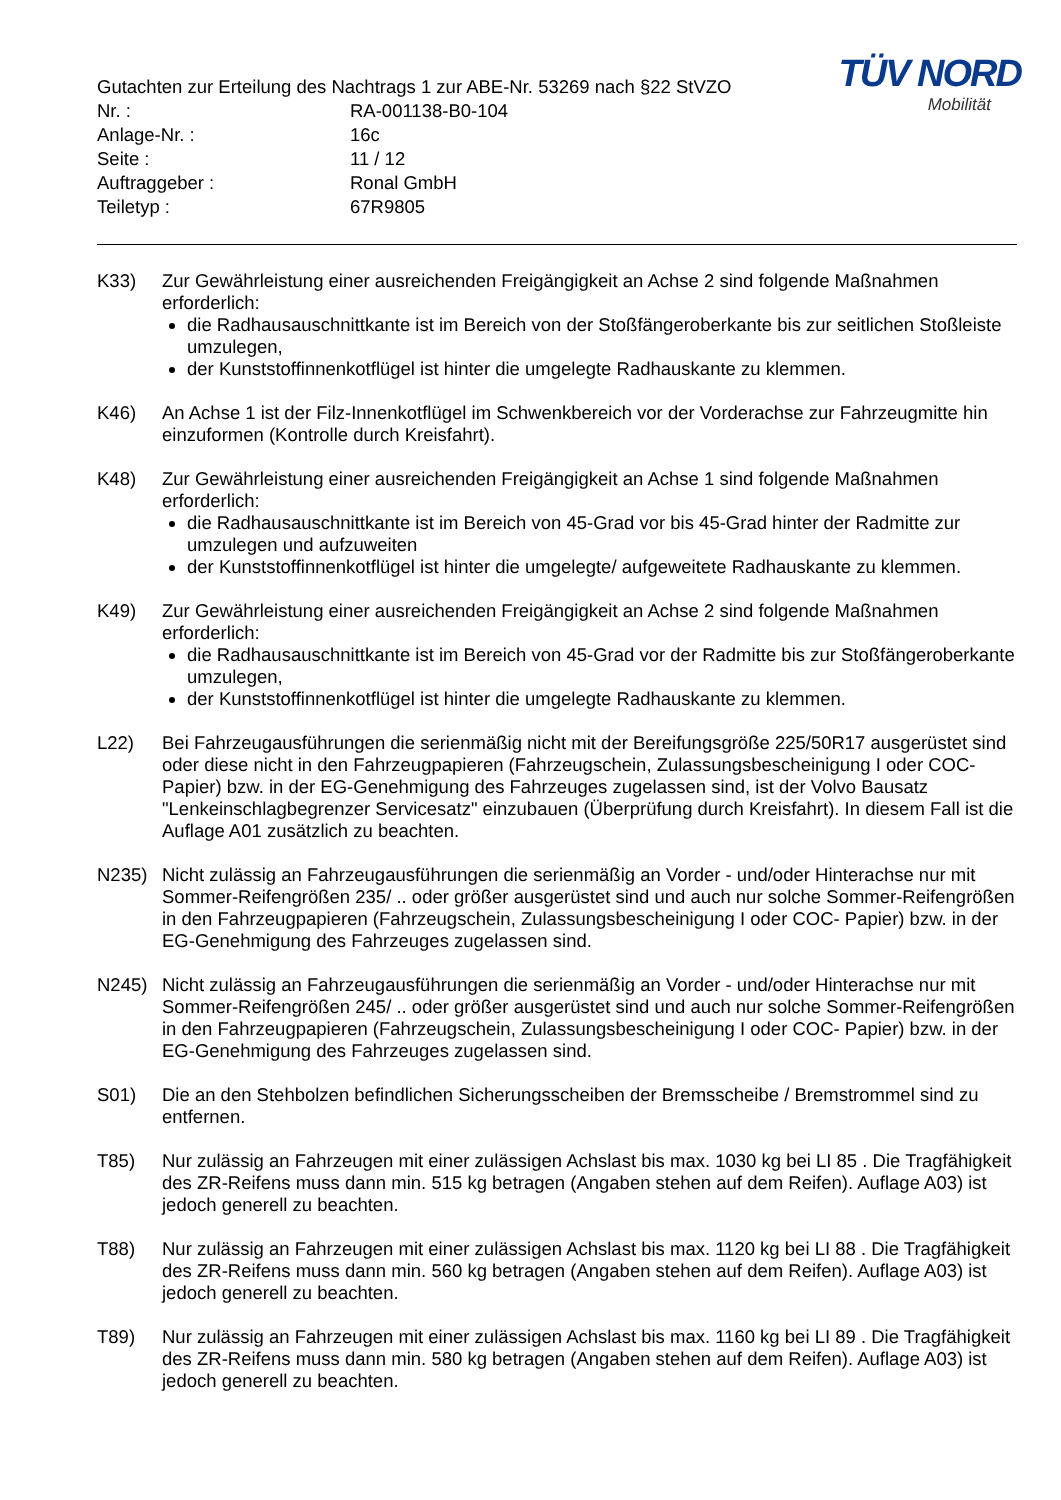TÜV NORD
Mobilität
Gutachten zur Erteilung des Nachtrags 1 zur ABE-Nr. 53269 nach §22 StVZO
Nr. : RA-001138-B0-104
Anlage-Nr. : 16c
Seite : 11 / 12
Auftraggeber : Ronal GmbH
Teiletyp : 67R9805
K33) Zur Gewährleistung einer ausreichenden Freigängigkeit an Achse 2 sind folgende Maßnahmen erforderlich:
die Radhausauschnittkante ist im Bereich von der Stoßfängeroberkante bis zur seitlichen Stoßleiste umzulegen,
der Kunststoffinnenkotflügel ist hinter die umgelegte Radhauskante zu klemmen.
K46) An Achse 1 ist der Filz-Innenkotflügel im Schwenkbereich vor der Vorderachse zur Fahrzeugmitte hin einzuformen (Kontrolle durch Kreisfahrt).
K48) Zur Gewährleistung einer ausreichenden Freigängigkeit an Achse 1 sind folgende Maßnahmen erforderlich:
die Radhausauschnittkante ist im Bereich von 45-Grad vor bis 45-Grad hinter der Radmitte zur umzulegen und aufzuweiten
der Kunststoffinnenkotflügel ist hinter die umgelegte/ aufgeweitete Radhauskante zu klemmen.
K49) Zur Gewährleistung einer ausreichenden Freigängigkeit an Achse 2 sind folgende Maßnahmen erforderlich:
die Radhausauschnittkante ist im Bereich von 45-Grad vor der Radmitte bis zur Stoßfängeroberkante umzulegen,
der Kunststoffinnenkotflügel ist hinter die umgelegte Radhauskante zu klemmen.
L22) Bei Fahrzeugausführungen die serienmäßig nicht mit der Bereifungsgröße 225/50R17 ausgerüstet sind oder diese nicht in den Fahrzeugpapieren (Fahrzeugschein, Zulassungsbescheinigung I oder COC- Papier) bzw. in der EG-Genehmigung des Fahrzeuges zugelassen sind, ist der Volvo Bausatz "Lenkeinschlagbegrenzer Servicesatz" einzubauen (Überprüfung durch Kreisfahrt). In diesem Fall ist die Auflage A01 zusätzlich zu beachten.
N235) Nicht zulässig an Fahrzeugausführungen die serienmäßig an Vorder - und/oder Hinterachse nur mit Sommer-Reifengrößen 235/ .. oder größer ausgerüstet sind und auch nur solche Sommer-Reifengrößen in den Fahrzeugpapieren (Fahrzeugschein, Zulassungsbescheinigung I oder COC- Papier) bzw. in der EG-Genehmigung des Fahrzeuges zugelassen sind.
N245) Nicht zulässig an Fahrzeugausführungen die serienmäßig an Vorder - und/oder Hinterachse nur mit Sommer-Reifengrößen 245/ .. oder größer ausgerüstet sind und auch nur solche Sommer-Reifengrößen in den Fahrzeugpapieren (Fahrzeugschein, Zulassungsbescheinigung I oder COC- Papier) bzw. in der EG-Genehmigung des Fahrzeuges zugelassen sind.
S01) Die an den Stehbolzen befindlichen Sicherungsscheiben der Bremsscheibe / Bremstrommel sind zu entfernen.
T85) Nur zulässig an Fahrzeugen mit einer zulässigen Achslast bis max. 1030 kg bei LI 85 . Die Tragfähigkeit des ZR-Reifens muss dann min. 515 kg betragen (Angaben stehen auf dem Reifen). Auflage A03) ist jedoch generell zu beachten.
T88) Nur zulässig an Fahrzeugen mit einer zulässigen Achslast bis max. 1120 kg bei LI 88 . Die Tragfähigkeit des ZR-Reifens muss dann min. 560 kg betragen (Angaben stehen auf dem Reifen). Auflage A03) ist jedoch generell zu beachten.
T89) Nur zulässig an Fahrzeugen mit einer zulässigen Achslast bis max. 1160 kg bei LI 89 . Die Tragfähigkeit des ZR-Reifens muss dann min. 580 kg betragen (Angaben stehen auf dem Reifen). Auflage A03) ist jedoch generell zu beachten.